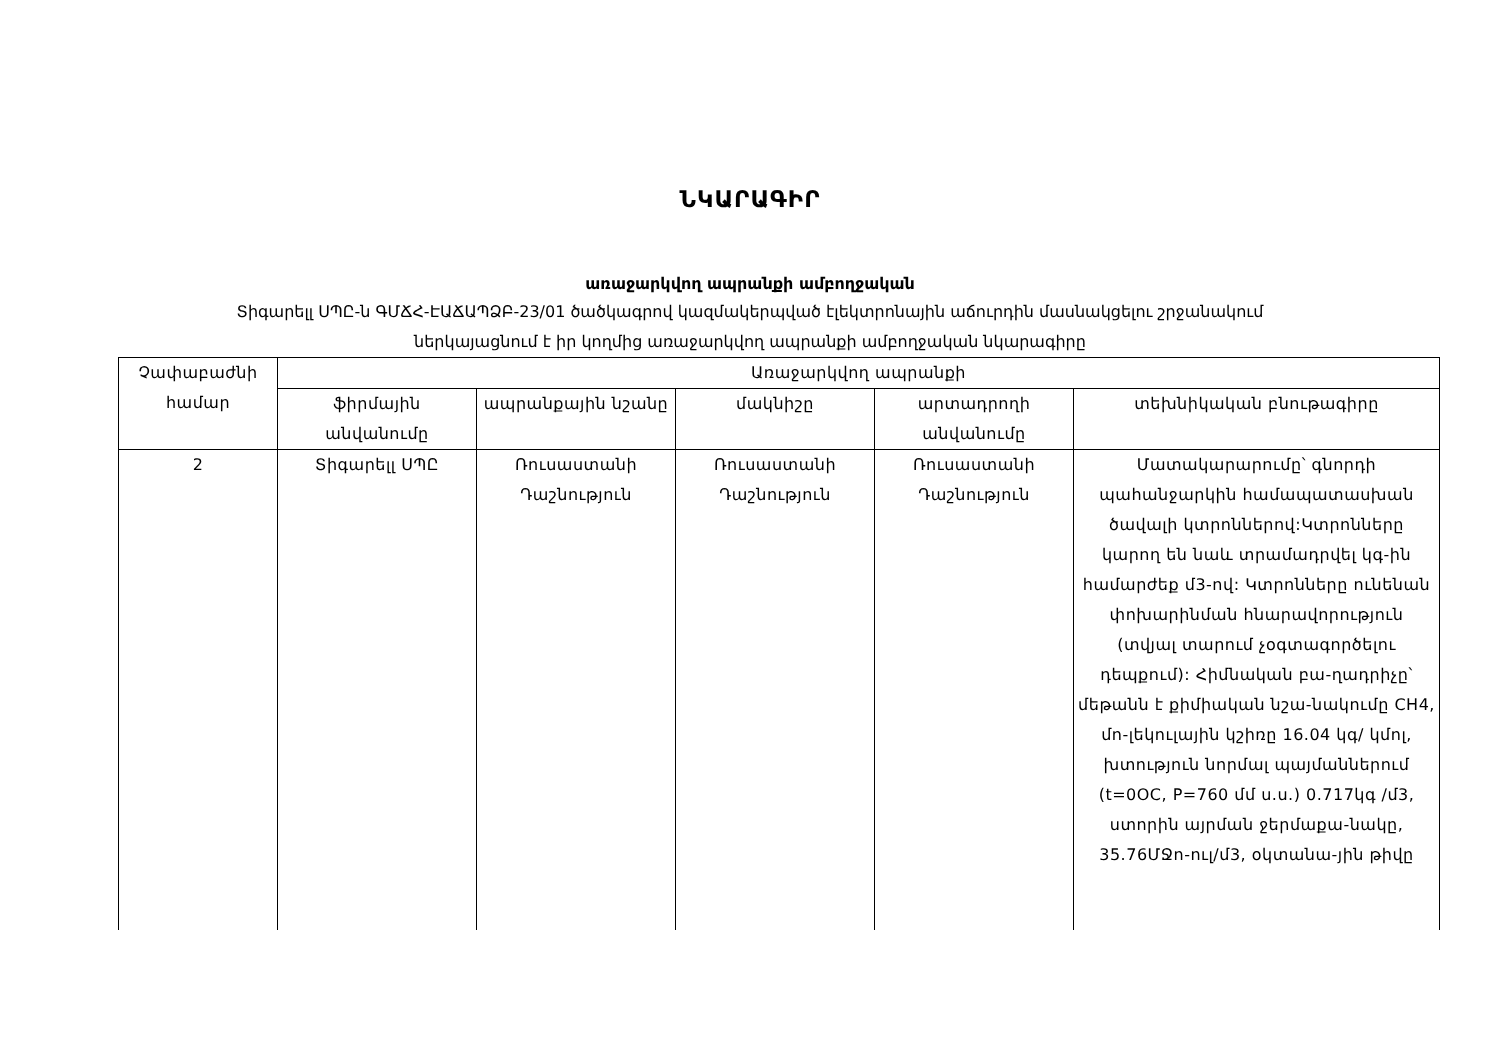ՆԿԱՐԱԳԻՐ
առաջարկվող ապրանքի ամբողջական
Տիգարելլ ՍՊԸ-ն ԳՄՃՀ-ԷԱՃԱՊՁԲ-23/01 ծածկագրով կազմակերպված էլեկտրոնային աճուրդին մասնակցելու շրջանակում
ներկայացնում է իր կողմից առաջարկվող ապրանքի ամբողջական նկարագիրը
| Չափաբաժնի համար | Առաջարկվող ապրանքի | | | | |
| --- | --- | --- | --- | --- | --- |
| | ֆիրմային անվանումը | ապրանքային նշանը | մակնիշը | արտադրողի անվանումը | տեխնիկական բնութագիրը |
| 2 | Տիգարելլ ՍՊԸ | Ռուսաստանի Դաշնություն | Ռուսաստանի Դաշնություն | Ռուսաստանի Դաշնություն | Մատակարարումը՝ գնորդի պահանջարկին համապատասխան ծավալի կտրոններով:Կտրոնները կարող են նաև տրամադրվել կգ-ին համարժեք մ3-ով: Կտրոնները ունենան փոխարինման հնարավորություն (տվյալ տարում չօգտագործելու դեպքում): Հիմնական բա-ղադրիչը՝ մեթանն է քիմիական նշա-նակումը CH4, մո-լեկուլային կշիռը 16.04 կգ/ կմոլ, խտություն նորմալ պայմաններում (t=0OC, P=760 մմ ս.ս.) 0.717կգ /մ3, ստորին այրման ջերմաքա-նակը, 35.76ՄՋո-ուլ/մ3, օկտանա-յին թիվը |